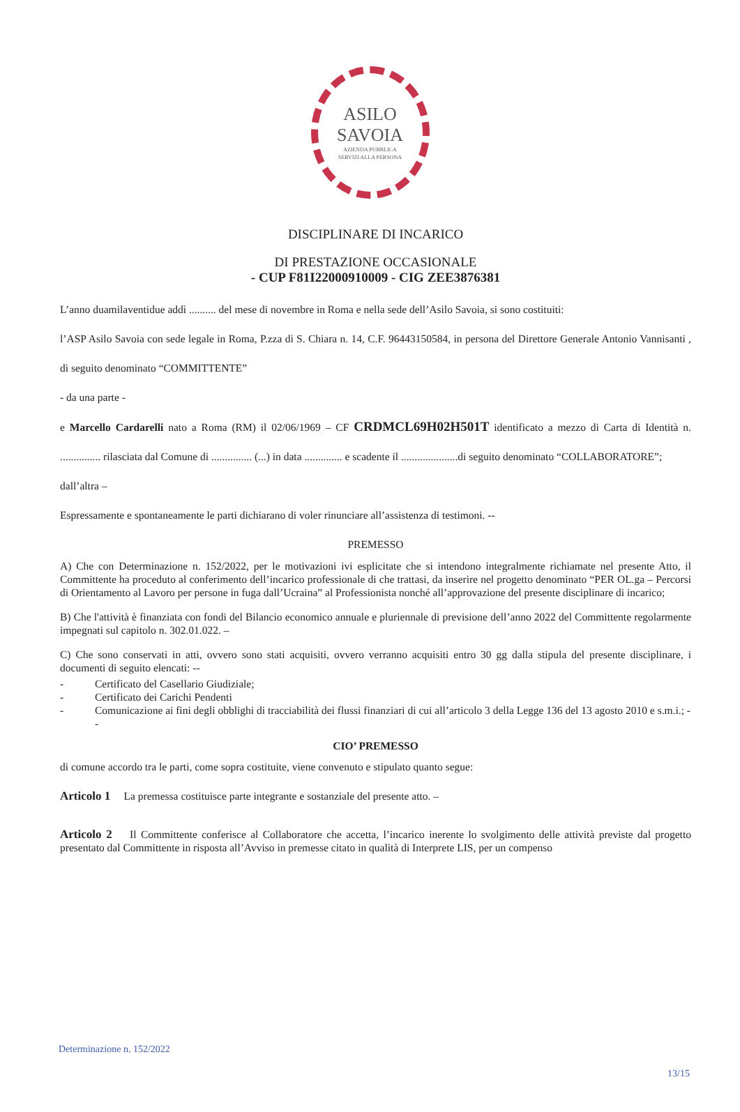ASILO
SAVOIA
AZIENDA PUBBLICA
SERVIZI ALLA PERSONA
DISCIPLINARE DI INCARICO
DI PRESTAZIONE OCCASIONALE
- CUP F81I22000910009 - CIG ZEE3876381
L’anno duamilaventidue addì .......... del mese di novembre in Roma e nella sede dell’Asilo Savoia, si sono costituiti:
l’ASP Asilo Savoia con sede legale in Roma, P.zza di S. Chiara n. 14, C.F. 96443150584, in persona del Direttore Generale Antonio Vannisanti , di seguito denominato “COMMITTENTE”
- da una parte -
e Marcello Cardarelli nato a Roma (RM) il 02/06/1969 – CF CRDMCL69H02H501T identificato a mezzo di Carta di Identità n. ............... rilasciata dal Comune di ............... (...) in data .............. e scadente il .....................di seguito denominato “COLLABORATORE”;
dall’altra –
Espressamente e spontaneamente le parti dichiarano di voler rinunciare all’assistenza di testimoni. --
PREMESSO
A) Che con Determinazione n. 152/2022, per le motivazioni ivi esplicitate che si intendono integralmente richiamate nel presente Atto, il Committente ha proceduto al conferimento dell’incarico professionale di che trattasi, da inserire nel progetto denominato “PER OL.ga – Percorsi di Orientamento al Lavoro per persone in fuga dall’Ucraina” al Professionista nonché all’approvazione del presente disciplinare di incarico;
B) Che l'attività è finanziata con fondi del Bilancio economico annuale e pluriennale di previsione dell’anno 2022 del Committente regolarmente impegnati sul capitolo n. 302.01.022. –
C) Che sono conservati in atti, ovvero sono stati acquisiti, ovvero verranno acquisiti entro 30 gg dalla stipula del presente disciplinare, i documenti di seguito elencati: --
- Certificato del Casellario Giudiziale;
- Certificato dei Carichi Pendenti
- Comunicazione ai fini degli obblighi di tracciabilità dei flussi finanziari di cui all’articolo 3 della Legge 136 del 13 agosto 2010 e s.m.i.; --
CIO’ PREMESSO
di comune accordo tra le parti, come sopra costituite, viene convenuto e stipulato quanto segue:
Articolo 1 La premessa costituisce parte integrante e sostanziale del presente atto. –
Articolo 2 Il Committente conferisce al Collaboratore che accetta, l’incarico inerente lo svolgimento delle attività previste dal progetto presentato dal Committente in risposta all’Avviso in premesse citato in qualità di Interprete LIS, per un compenso
Determinazione n. 152/2022
13/15